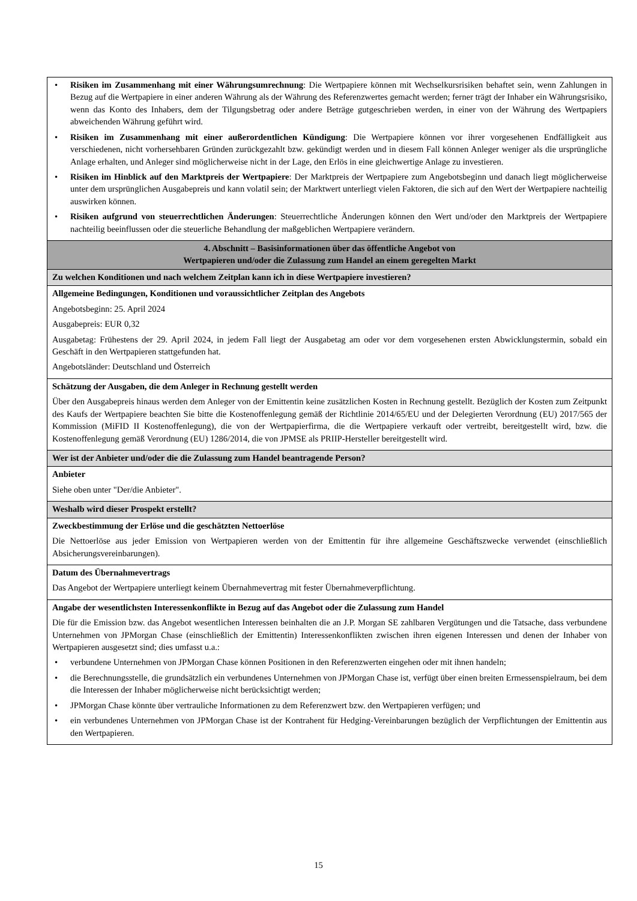| • Risiken im Zusammenhang mit einer Währungsumrechnung : Die Wertpapiere können mit Wechselkursrisiken behaftet sein, wenn Zahlungen in Bezug auf die Wertpapiere in einer anderen Währung als der Währung des Referenzwertes gemacht werden; ferner trägt der Inhaber ein Währungsrisiko, wenn das Konto des Inhabers, dem der Tilgungsbetrag oder andere Beträge gutgeschrieben werden, in einer von der Währung des Wertpapiers abweichenden Währung geführt wird. • Risiken im Zusammenhang mit einer außerordentlichen Kündigung : Die Wertpapiere können vor ihrer vorgesehenen Endfälligkeit aus verschiedenen, nicht vorhersehbaren Gründen zurückgezahlt bzw. gekündigt werden und in diesem Fall können Anleger weniger als die ursprüngliche Anlage erhalten, und Anleger sind möglicherweise nicht in der Lage, den Erlös in eine gleichwertige Anlage zu investieren. • Risiken im Hinblick auf den Marktpreis der Wertpapiere : Der Marktpreis der Wertpapiere zum Angebotsbeginn und danach liegt möglicherweise unter dem ursprünglichen Ausgabepreis und kann volatil sein; der Marktwert unterliegt vielen Faktoren, die sich auf den Wert der Wertpapiere nachteilig auswirken können. • Risiken aufgrund von steuerrechtlichen Änderungen : Steuerrechtliche Änderungen können den Wert und/oder den Marktpreis der Wertpapiere nachteilig beeinflussen oder die steuerliche Behandlung der maßgeblichen Wertpapiere verändern. |
| 4. Abschnitt – Basisinformationen über das öffentliche Angebot von Wertpapieren und/oder die Zulassung zum Handel an einem geregelten Markt |
| Zu welchen Konditionen und nach welchem Zeitplan kann ich in diese Wertpapiere investieren? |
| Allgemeine Bedingungen, Konditionen und voraussichtlicher Zeitplan des Angebots Angebotsbeginn: 25. April 2024 Ausgabepreis: EUR 0,32 Ausgabetag: Frühestens der 29. April 2024, in jedem Fall liegt der Ausgabetag am oder vor dem vorgesehenen ersten Abwicklungstermin, sobald ein Geschäft in den Wertpapieren stattgefunden hat. Angebotsländer: Deutschland und Österreich |
| Schätzung der Ausgaben, die dem Anleger in Rechnung gestellt werden Über den Ausgabepreis hinaus werden dem Anleger von der Emittentin keine zusätzlichen Kosten in Rechnung gestellt. Bezüglich der Kosten zum Zeitpunkt des Kaufs der Wertpapiere beachten Sie bitte die Kostenoffenlegung gemäß der Richtlinie 2014/65/EU und der Delegierten Verordnung (EU) 2017/565 der Kommission (MiFID II Kostenoffenlegung), die von der Wertpapierfirma, die die Wertpapiere verkauft oder vertreibt, bereitgestellt wird, bzw. die Kostenoffenlegung gemäß Verordnung (EU) 1286/2014, die von JPMSE als PRIIP-Hersteller bereitgestellt wird. |
| Wer ist der Anbieter und/oder die die Zulassung zum Handel beantragende Person? |
| Anbieter Siehe oben unter "Der/die Anbieter". |
| Weshalb wird dieser Prospekt erstellt? |
| Zweckbestimmung der Erlöse und die geschätzten Nettoerlöse Die Nettoerlöse aus jeder Emission von Wertpapieren werden von der Emittentin für ihre allgemeine Geschäftszwecke verwendet (einschließlich Absicherungsvereinbarungen). |
| Datum des Übernahmevertrags Das Angebot der Wertpapiere unterliegt keinem Übernahmevertrag mit fester Übernahmeverpflichtung. |
| Angabe der wesentlichsten Interessenkonflikte in Bezug auf das Angebot oder die Zulassung zum Handel Die für die Emission bzw. das Angebot wesentlichen Interessen beinhalten die an J.P. Morgan SE zahlbaren Vergütungen und die Tatsache, dass verbundene Unternehmen von JPMorgan Chase (einschließlich der Emittentin) Interessenkonflikten zwischen ihren eigenen Interessen und denen der Inhaber von Wertpapieren ausgesetzt sind; dies umfasst u.a.: • verbundene Unternehmen von JPMorgan Chase können Positionen in den Referenzwerten eingehen oder mit ihnen handeln; • die Berechnungsstelle, die grundsätzlich ein verbundenes Unternehmen von JPMorgan Chase ist, verfügt über einen breiten Ermessenspielraum, bei dem die Interessen der Inhaber möglicherweise nicht berücksichtigt werden; • JPMorgan Chase könnte über vertrauliche Informationen zu dem Referenzwert bzw. den Wertpapieren verfügen; und • ein verbundenes Unternehmen von JPMorgan Chase ist der Kontrahent für Hedging-Vereinbarungen bezüglich der Verpflichtungen der Emittentin aus den Wertpapieren. |
15